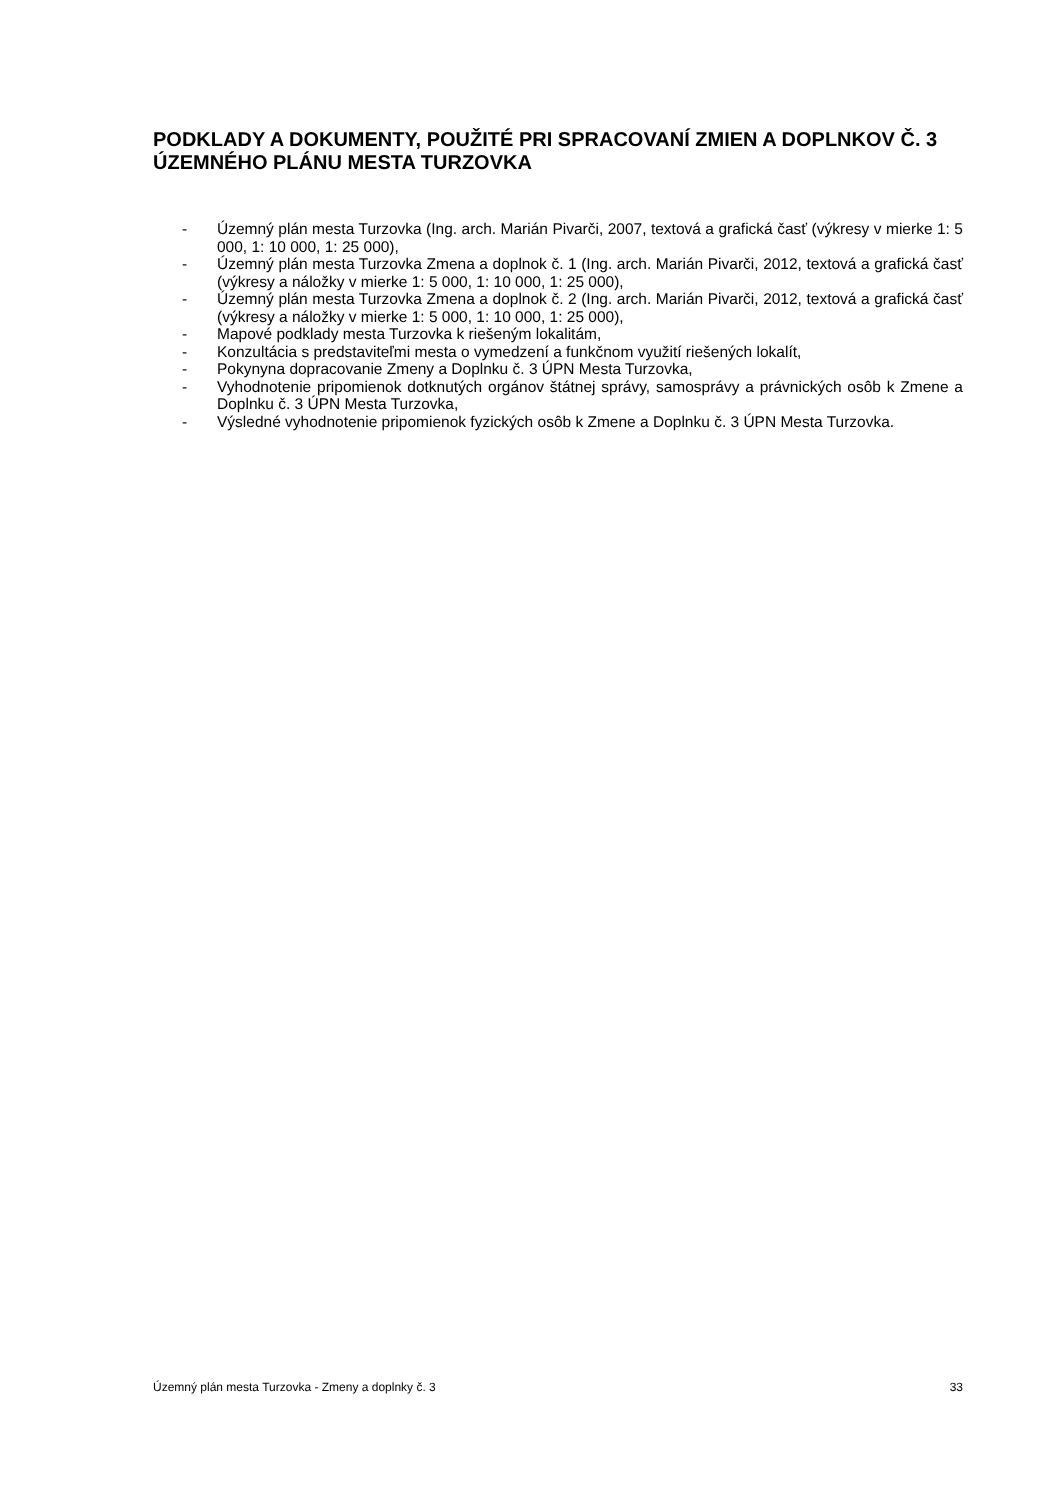PODKLADY A DOKUMENTY, POUŽITÉ PRI SPRACOVANÍ ZMIEN A DOPLNKOV Č. 3 ÚZEMNÉHO PLÁNU MESTA TURZOVKA
- Územný plán mesta Turzovka (Ing. arch. Marián Pivarči, 2007, textová a grafická časť (výkresy v mierke 1: 5 000, 1: 10 000, 1: 25 000),
- Územný plán mesta Turzovka Zmena a doplnok č. 1 (Ing. arch. Marián Pivarči, 2012, textová a grafická časť (výkresy a náložky v mierke 1: 5 000, 1: 10 000, 1: 25 000),
- Územný plán mesta Turzovka Zmena a doplnok č. 2 (Ing. arch. Marián Pivarči, 2012, textová a grafická časť (výkresy a náložky v mierke 1: 5 000, 1: 10 000, 1: 25 000),
- Mapové podklady mesta Turzovka k riešeným lokalitám,
- Konzultácia s predstaviteľmi mesta o vymedzení a funkčnom využití riešených lokalít,
- Pokynyna dopracovanie Zmeny a Doplnku č. 3 ÚPN Mesta Turzovka,
- Vyhodnotenie pripomienok dotknutých orgánov štátnej správy, samosprávy a právnických osôb k Zmene a Doplnku č. 3 ÚPN Mesta Turzovka,
- Výsledné vyhodnotenie pripomienok fyzických osôb k Zmene a Doplnku č. 3 ÚPN Mesta Turzovka.
Územný plán mesta Turzovka - Zmeny a doplnky č. 3 33